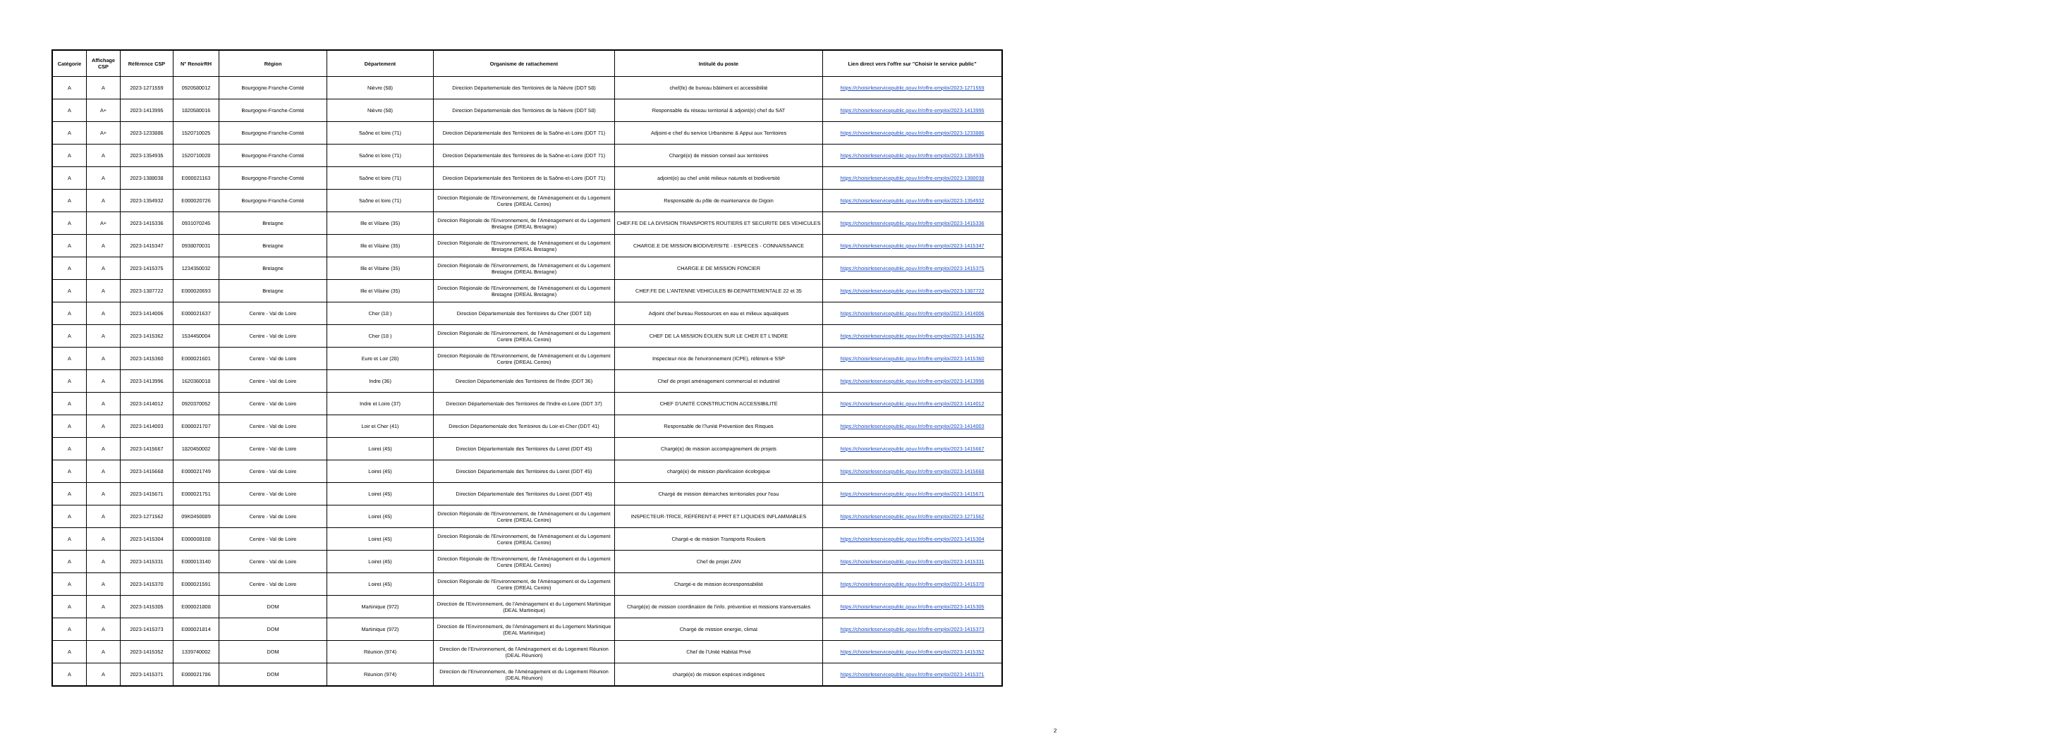| Catégorie | Affichage CSP | Référence CSP | N° RenoirRH | Région | Département | Organisme de rattachement | Intitulé du poste | Lien direct vers l'offre sur "Choisir le service public" |
| --- | --- | --- | --- | --- | --- | --- | --- | --- |
| A | A | 2023-1271559 | 0920580012 | Bourgogne-Franche-Comté | Nièvre (58) | Direction Départementale des Territoires de la Nièvre (DDT 58) | chef(fe) de bureau bâtiment et accessibilité | https://choisirleservicepublic.gouv.fr/offre-emploi/2023-1271559 |
| A | A+ | 2023-1413995 | 1820580016 | Bourgogne-Franche-Comté | Nièvre (58) | Direction Départementale des Territoires de la Nièvre (DDT 58) | Responsable du réseau territorial & adjoint(e) chef du SAT | https://choisirleservicepublic.gouv.fr/offre-emploi/2023-1413995 |
| A | A+ | 2023-1233886 | 1520710025 | Bourgogne-Franche-Comté | Saône et loire (71) | Direction Départementale des Territoires de la Saône-et-Loire (DDT 71) | Adjoint-e chef du service Urbanisme & Appui aux Territoires | https://choisirleservicepublic.gouv.fr/offre-emploi/2023-1233886 |
| A | A | 2023-1354935 | 1520710028 | Bourgogne-Franche-Comté | Saône et loire (71) | Direction Départementale des Territoires de la Saône-et-Loire (DDT 71) | Chargé(e) de mission conseil aux territoires | https://choisirleservicepublic.gouv.fr/offre-emploi/2023-1354935 |
| A | A | 2023-1388038 | E000021163 | Bourgogne-Franche-Comté | Saône et loire (71) | Direction Départementale des Territoires de la Saône-et-Loire (DDT 71) | adjoint(e) au chef unité milieux naturels et biodiversité | https://choisirleservicepublic.gouv.fr/offre-emploi/2023-1388038 |
| A | A | 2023-1354932 | E000020726 | Bourgogne-Franche-Comté | Saône et loire (71) | Direction Régionale de l'Environnement, de l'Aménagement et du Logement Centre (DREAL Centre) | Responsable du pôle de maintenance de Digoin | https://choisirleservicepublic.gouv.fr/offre-emploi/2023-1354932 |
| A | A+ | 2023-1415336 | 0931070245 | Bretagne | Ille et Vilaine (35) | Direction Régionale de l'Environnement, de l'Aménagement et du Logement Bretagne (DREAL Bretagne) | CHEF.FE DE LA DIVISION TRANSPORTS ROUTIERS ET SECURITE DES VEHICULES | https://choisirleservicepublic.gouv.fr/offre-emploi/2023-1415336 |
| A | A | 2023-1415347 | 0938070031 | Bretagne | Ille et Vilaine (35) | Direction Régionale de l'Environnement, de l'Aménagement et du Logement Bretagne (DREAL Bretagne) | CHARGE.E DE MISSION BIODIVERSITE - ESPECES - CONNAISSANCE | https://choisirleservicepublic.gouv.fr/offre-emploi/2023-1415347 |
| A | A | 2023-1415375 | 1234350032 | Bretagne | Ille et Vilaine (35) | Direction Régionale de l'Environnement, de l'Aménagement et du Logement Bretagne (DREAL Bretagne) | CHARGE.E DE MISSION FONCIER | https://choisirleservicepublic.gouv.fr/offre-emploi/2023-1415375 |
| A | A | 2023-1387722 | E000020693 | Bretagne | Ille et Vilaine (35) | Direction Régionale de l'Environnement, de l'Aménagement et du Logement Bretagne (DREAL Bretagne) | CHEF.FE DE L'ANTENNE VEHICULES BI-DEPARTEMENTALE 22 et 35 | https://choisirleservicepublic.gouv.fr/offre-emploi/2023-1387722 |
| A | A | 2023-1414006 | E000021637 | Centre - Val de Loire | Cher (18 ) | Direction Départementale des Territoires du Cher (DDT 18) | Adjoint chef bureau Ressources en eau et milieux aquatiques | https://choisirleservicepublic.gouv.fr/offre-emploi/2023-1414006 |
| A | A | 2023-1415362 | 1534450004 | Centre - Val de Loire | Cher (18 ) | Direction Régionale de l'Environnement, de l'Aménagement et du Logement Centre (DREAL Centre) | CHEF DE LA MISSION ÉOLIEN SUR LE CHER ET L'INDRE | https://choisirleservicepublic.gouv.fr/offre-emploi/2023-1415362 |
| A | A | 2023-1415360 | E000021601 | Centre - Val de Loire | Eure et Loir (28) | Direction Régionale de l'Environnement, de l'Aménagement et du Logement Centre (DREAL Centre) | Inspecteur-rice de l'environnement (ICPE), référent-e SSP | https://choisirleservicepublic.gouv.fr/offre-emploi/2023-1415360 |
| A | A | 2023-1413996 | 1620360018 | Centre - Val de Loire | Indre (36) | Direction Départementale des Territoires de l'Indre (DDT 36) | Chef de projet aménagement commercial et industriel | https://choisirleservicepublic.gouv.fr/offre-emploi/2023-1413996 |
| A | A | 2023-1414012 | 0920370052 | Centre - Val de Loire | Indre et Loire (37) | Direction Départementale des Territoires de l'Indre-et-Loire (DDT 37) | CHEF D'UNITÉ CONSTRUCTION ACCESSIBILITÉ | https://choisirleservicepublic.gouv.fr/offre-emploi/2023-1414012 |
| A | A | 2023-1414003 | E000021707 | Centre - Val de Loire | Loir et Cher (41) | Direction Départementale des Territoires du Loir-et-Cher (DDT 41) | Responsable de l?unité Prévention des Risques | https://choisirleservicepublic.gouv.fr/offre-emploi/2023-1414003 |
| A | A | 2023-1415667 | 1820450002 | Centre - Val de Loire | Loiret (45) | Direction Départementale des Territoires du Loiret (DDT 45) | Chargé(e) de mission accompagnement de projets | https://choisirleservicepublic.gouv.fr/offre-emploi/2023-1415667 |
| A | A | 2023-1415668 | E000021749 | Centre - Val de Loire | Loiret (45) | Direction Départementale des Territoires du Loiret (DDT 45) | chargé(e) de mission planification écologique | https://choisirleservicepublic.gouv.fr/offre-emploi/2023-1415668 |
| A | A | 2023-1415671 | E000021751 | Centre - Val de Loire | Loiret (45) | Direction Départementale des Territoires du Loiret (DDT 45) | Chargé de mission démarches territoriales pour l'eau | https://choisirleservicepublic.gouv.fr/offre-emploi/2023-1415671 |
| A | A | 2023-1271562 | 09K0450089 | Centre - Val de Loire | Loiret (45) | Direction Régionale de l'Environnement, de l'Aménagement et du Logement Centre (DREAL Centre) | INSPECTEUR-TRICE, RÉFÉRENT-E PPRT ET LIQUIDES INFLAMMABLES | https://choisirleservicepublic.gouv.fr/offre-emploi/2023-1271562 |
| A | A | 2023-1415304 | E000008108 | Centre - Val de Loire | Loiret (45) | Direction Régionale de l'Environnement, de l'Aménagement et du Logement Centre (DREAL Centre) | Chargé-e de mission Transports Routiers | https://choisirleservicepublic.gouv.fr/offre-emploi/2023-1415304 |
| A | A | 2023-1415331 | E000013140 | Centre - Val de Loire | Loiret (45) | Direction Régionale de l'Environnement, de l'Aménagement et du Logement Centre (DREAL Centre) | Chef de projet ZAN | https://choisirleservicepublic.gouv.fr/offre-emploi/2023-1415331 |
| A | A | 2023-1415370 | E000021591 | Centre - Val de Loire | Loiret (45) | Direction Régionale de l'Environnement, de l'Aménagement et du Logement Centre (DREAL Centre) | Chargé-e de mission écoresponsabilité | https://choisirleservicepublic.gouv.fr/offre-emploi/2023-1415370 |
| A | A | 2023-1415305 | E000021808 | DOM | Martinique (972) | Direction de l'Environnement, de l'Aménagement et du Logement Martinique (DEAL Martinique) | Chargé(e) de mission coordination de l'info. préventive et missions transversales | https://choisirleservicepublic.gouv.fr/offre-emploi/2023-1415305 |
| A | A | 2023-1415373 | E000021814 | DOM | Martinique (972) | Direction de l'Environnement, de l'Aménagement et du Logement Martinique (DEAL Martinique) | Chargé de mission energie, climat | https://choisirleservicepublic.gouv.fr/offre-emploi/2023-1415373 |
| A | A | 2023-1415352 | 1339740002 | DOM | Réunion (974) | Direction de l'Environnement, de l'Aménagement et du Logement Réunion (DEAL Réunion) | Chef de l'Unité Habitat Privé | https://choisirleservicepublic.gouv.fr/offre-emploi/2023-1415352 |
| A | A | 2023-1415371 | E000021786 | DOM | Réunion (974) | Direction de l'Environnement, de l'Aménagement et du Logement Réunion (DEAL Réunion) | chargé(e) de mission espèces indigènes | https://choisirleservicepublic.gouv.fr/offre-emploi/2023-1415371 |
2